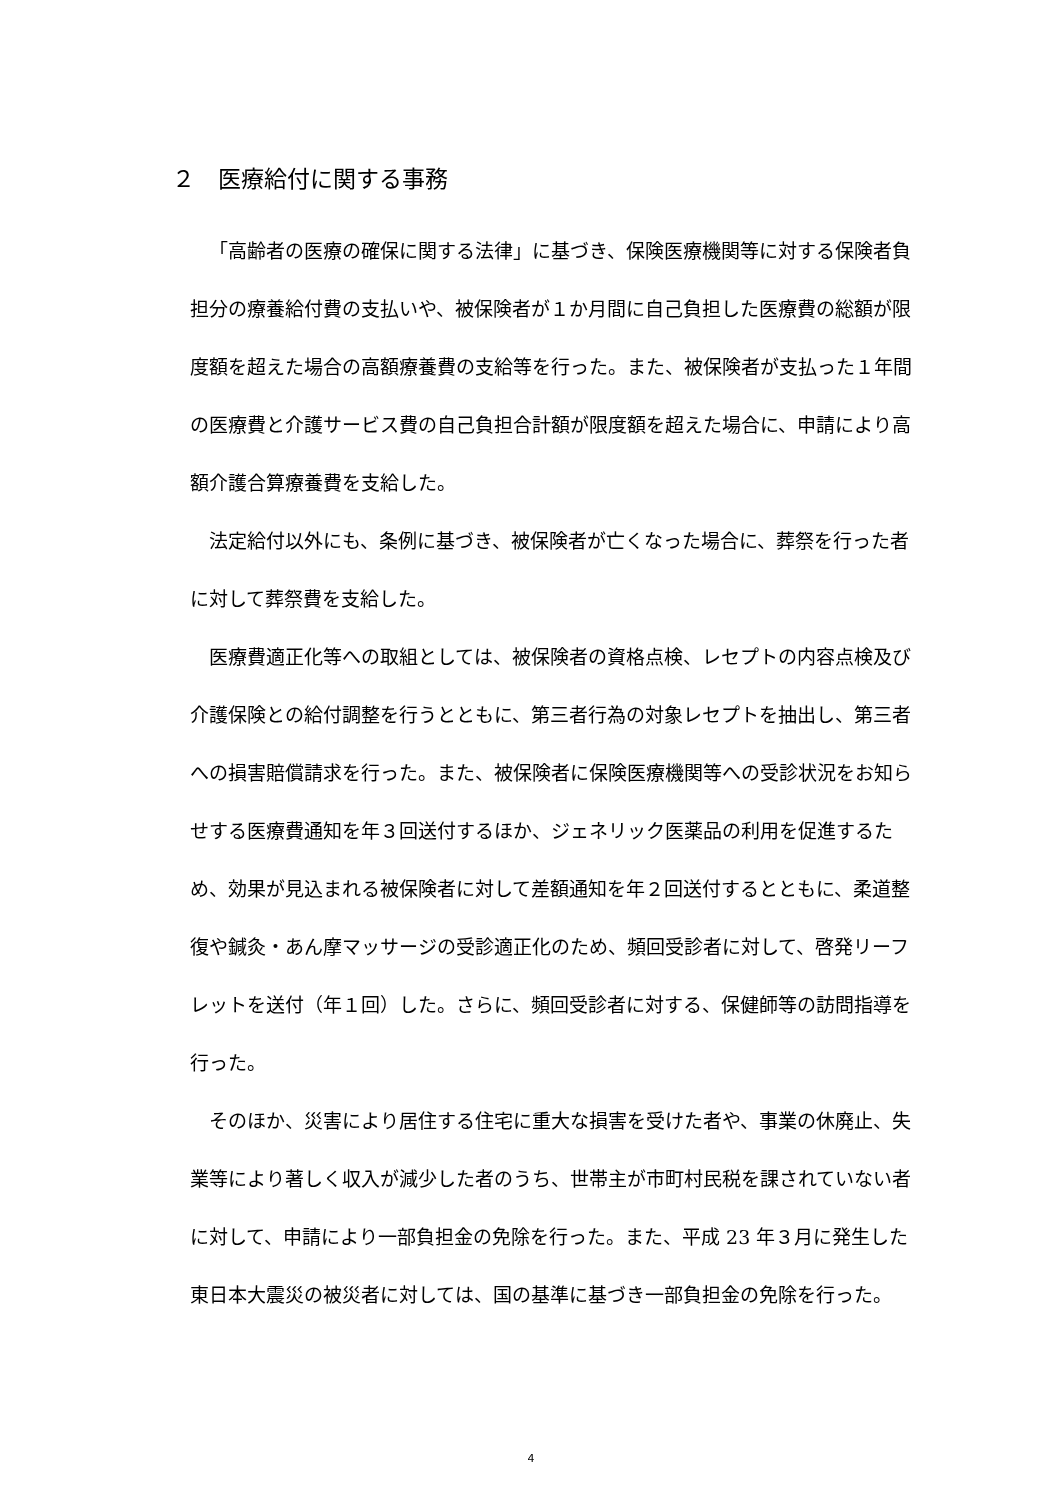２　医療給付に関する事務
「高齢者の医療の確保に関する法律」に基づき、保険医療機関等に対する保険者負担分の療養給付費の支払いや、被保険者が１か月間に自己負担した医療費の総額が限度額を超えた場合の高額療養費の支給等を行った。また、被保険者が支払った１年間の医療費と介護サービス費の自己負担合計額が限度額を超えた場合に、申請により高額介護合算療養費を支給した。
法定給付以外にも、条例に基づき、被保険者が亡くなった場合に、葬祭を行った者に対して葬祭費を支給した。
医療費適正化等への取組としては、被保険者の資格点検、レセプトの内容点検及び介護保険との給付調整を行うとともに、第三者行為の対象レセプトを抽出し、第三者への損害賠償請求を行った。また、被保険者に保険医療機関等への受診状況をお知らせする医療費通知を年３回送付するほか、ジェネリック医薬品の利用を促進するため、効果が見込まれる被保険者に対して差額通知を年２回送付するとともに、柔道整復や鍼灸・あん摩マッサージの受診適正化のため、頻回受診者に対して、啓発リーフレットを送付（年１回）した。さらに、頻回受診者に対する、保健師等の訪問指導を行った。
そのほか、災害により居住する住宅に重大な損害を受けた者や、事業の休廃止、失業等により著しく収入が減少した者のうち、世帯主が市町村民税を課されていない者に対して、申請により一部負担金の免除を行った。また、平成 23 年３月に発生した東日本大震災の被災者に対しては、国の基準に基づき一部負担金の免除を行った。
4